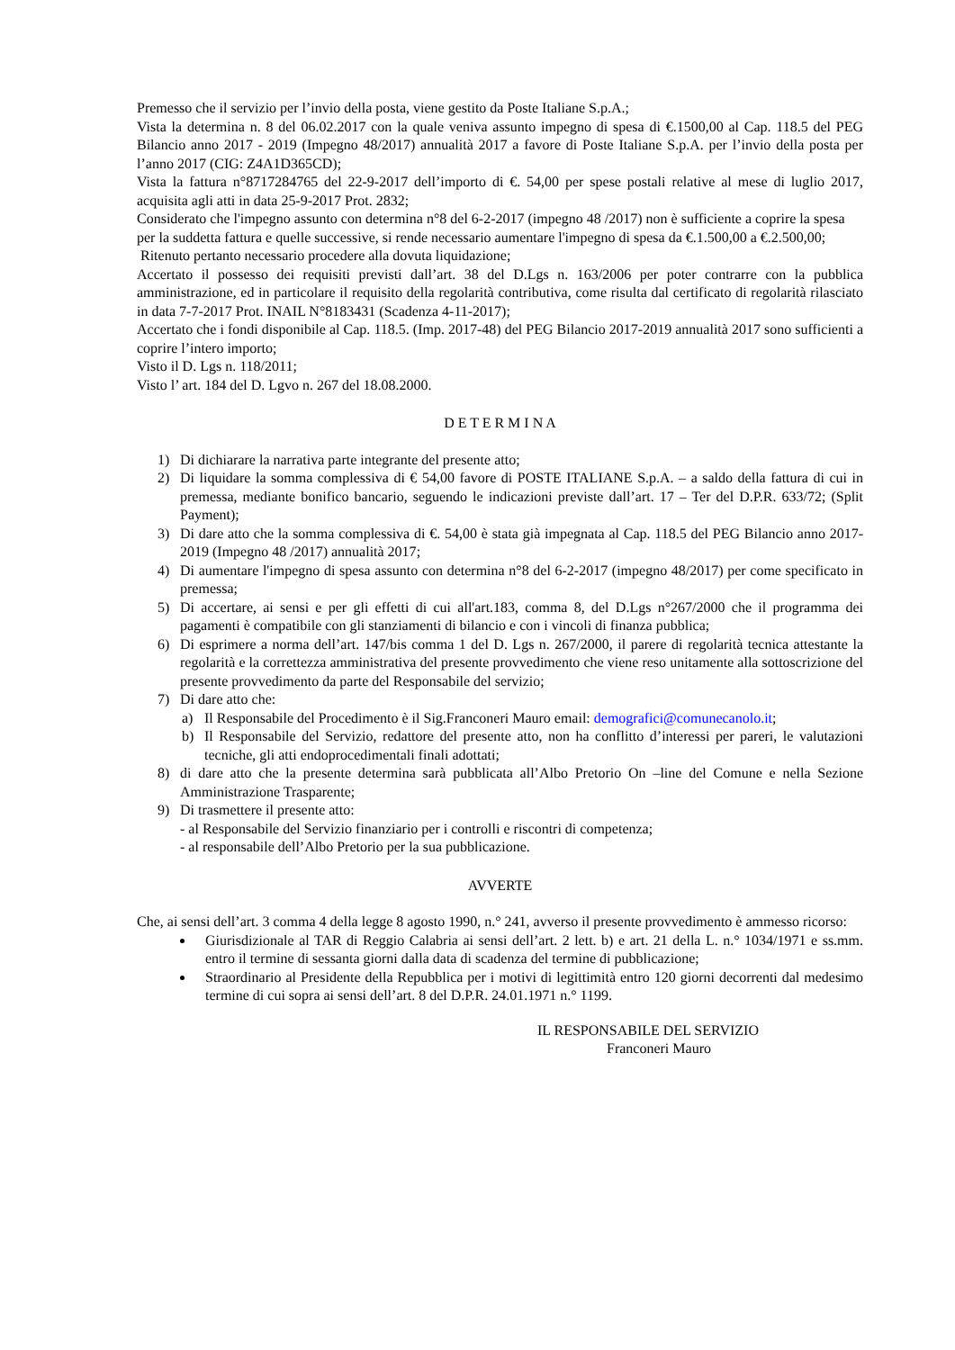Premesso che il servizio per l’invio della posta, viene gestito da Poste Italiane S.p.A.;
Vista la determina n. 8 del 06.02.2017 con la quale veniva assunto impegno di spesa di €.1500,00 al Cap. 118.5 del PEG Bilancio anno 2017 - 2019 (Impegno 48/2017) annualità 2017 a favore di Poste Italiane S.p.A. per l’invio della posta per l’anno 2017 (CIG: Z4A1D365CD);
Vista la fattura n°8717284765 del 22-9-2017 dell’importo di €. 54,00 per spese postali relative al mese di luglio 2017, acquisita agli atti in data 25-9-2017 Prot. 2832;
Considerato che l'impegno assunto con determina n°8 del 6-2-2017 (impegno 48 /2017) non è sufficiente a coprire la spesa per la suddetta fattura e quelle successive, si rende necessario aumentare l'impegno di spesa da €.1.500,00 a €.2.500,00;
Ritenuto pertanto necessario procedere alla dovuta liquidazione;
Accertato il possesso dei requisiti previsti dall’art. 38 del D.Lgs n. 163/2006 per poter contrarre con la pubblica amministrazione, ed in particolare il requisito della regolarità contributiva, come risulta dal certificato di regolarità rilasciato in data 7-7-2017 Prot. INAIL N°8183431 (Scadenza 4-11-2017);
Accertato che i fondi disponibile al Cap. 118.5. (Imp. 2017-48) del PEG Bilancio 2017-2019 annualità 2017 sono sufficienti a coprire l’intero importo;
Visto il D. Lgs n. 118/2011;
Visto l’ art. 184 del D. Lgvo n. 267 del 18.08.2000.
D E T E R M I N A
1) Di dichiarare la narrativa parte integrante del presente atto;
2) Di liquidare la somma complessiva di € 54,00 favore di POSTE ITALIANE S.p.A. – a saldo della fattura di cui in premessa, mediante bonifico bancario, seguendo le indicazioni previste dall’art. 17 – Ter del D.P.R. 633/72; (Split Payment);
3) Di dare atto che la somma complessiva di €. 54,00 è stata già impegnata al Cap. 118.5 del PEG Bilancio anno 2017-2019 (Impegno 48 /2017) annualità 2017;
4) Di aumentare l'impegno di spesa assunto con determina n°8 del 6-2-2017 (impegno 48/2017) per come specificato in premessa;
5) Di accertare, ai sensi e per gli effetti di cui all'art.183, comma 8, del D.Lgs n°267/2000 che il programma dei pagamenti è compatibile con gli stanziamenti di bilancio e con i vincoli di finanza pubblica;
6) Di esprimere a norma dell’art. 147/bis comma 1 del D. Lgs n. 267/2000, il parere di regolarità tecnica attestante la regolarità e la correttezza amministrativa del presente provvedimento che viene reso unitamente alla sottoscrizione del presente provvedimento da parte del Responsabile del servizio;
7) Di dare atto che:
a) Il Responsabile del Procedimento è il Sig.Franconeri Mauro email: demografici@comunecanolo.it;
b) Il Responsabile del Servizio, redattore del presente atto, non ha conflitto d’interessi per pareri, le valutazioni tecniche, gli atti endoprocedimentali finali adottati;
8) di dare atto che la presente determina sarà pubblicata all’Albo Pretorio On –line del Comune e nella Sezione Amministrazione Trasparente;
9) Di trasmettere il presente atto:
- al Responsabile del Servizio finanziario per i controlli e riscontri di competenza;
- al responsabile dell’Albo Pretorio per la sua pubblicazione.
AVVERTE
Che, ai sensi dell’art. 3 comma 4 della legge 8 agosto 1990, n.° 241, avverso il presente provvedimento è ammesso ricorso:
Giurisdizionale al TAR di Reggio Calabria ai sensi dell’art. 2 lett. b) e art. 21 della L. n.° 1034/1971 e ss.mm. entro il termine di sessanta giorni dalla data di scadenza del termine di pubblicazione;
Straordinario al Presidente della Repubblica per i motivi di legittimità entro 120 giorni decorrenti dal medesimo termine di cui sopra ai sensi dell’art. 8 del D.P.R. 24.01.1971 n.° 1199.
IL RESPONSABILE DEL SERVIZIO
Franconeri Mauro